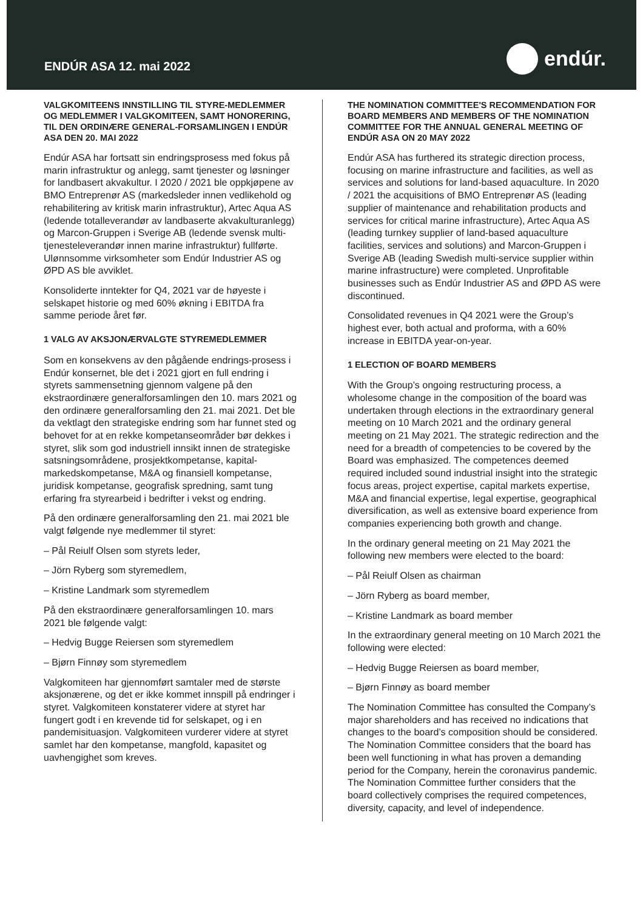ENDÚR ASA 12. mai 2022
endúr.
VALGKOMITEENS INNSTILLING TIL STYRE-MEDLEMMER OG MEDLEMMER I VALGKOMITEEN, SAMT HONORERING, TIL DEN ORDINÆRE GENERAL-FORSAMLINGEN I ENDÚR ASA DEN 20. MAI 2022
Endúr ASA har fortsatt sin endringsprosess med fokus på marin infrastruktur og anlegg, samt tjenester og løsninger for landbasert akvakultur. I 2020 / 2021 ble oppkjøpene av BMO Entreprenør AS (markedsleder innen vedlikehold og rehabilitering av kritisk marin infrastruktur), Artec Aqua AS (ledende totalleverandør av landbaserte akvakulturanlegg) og Marcon-Gruppen i Sverige AB (ledende svensk multi-tjenesteleverandør innen marine infrastruktur) fullførte. Ulønnsomme virksomheter som Endúr Industrier AS og ØPD AS ble avviklet.
Konsoliderte inntekter for Q4, 2021 var de høyeste i selskapet historie og med 60% økning i EBITDA fra samme periode året før.
1 VALG AV AKSJONÆRVALGTE STYREMEDLEMMER
Som en konsekvens av den pågående endrings-prosess i Endúr konsernet, ble det i 2021 gjort en full endring i styrets sammensetning gjennom valgene på den ekstraordinære generalforsamlingen den 10. mars 2021 og den ordinære generalforsamling den 21. mai 2021. Det ble da vektlagt den strategiske endring som har funnet sted og behovet for at en rekke kompetanseområder bør dekkes i styret, slik som god industriell innsikt innen de strategiske satsningsområdene, prosjektkompetanse, kapital-markedskompetanse, M&A og finansiell kompetanse, juridisk kompetanse, geografisk spredning, samt tung erfaring fra styrearbeid i bedrifter i vekst og endring.
På den ordinære generalforsamling den 21. mai 2021 ble valgt følgende nye medlemmer til styret:
– Pål Reiulf Olsen som styrets leder,
– Jörn Ryberg som styremedlem,
– Kristine Landmark som styremedlem
På den ekstraordinære generalforsamlingen 10. mars 2021 ble følgende valgt:
– Hedvig Bugge Reiersen som styremedlem
– Bjørn Finnøy som styremedlem
Valgkomiteen har gjennomført samtaler med de største aksjonærene, og det er ikke kommet innspill på endringer i styret. Valgkomiteen konstaterer videre at styret har fungert godt i en krevende tid for selskapet, og i en pandemisituasjon. Valgkomiteen vurderer videre at styret samlet har den kompetanse, mangfold, kapasitet og uavhengighet som kreves.
THE NOMINATION COMMITTEE'S RECOMMENDATION FOR BOARD MEMBERS AND MEMBERS OF THE NOMINATION COMMITTEE FOR THE ANNUAL GENERAL MEETING OF ENDÚR ASA ON 20 MAY 2022
Endúr ASA has furthered its strategic direction process, focusing on marine infrastructure and facilities, as well as services and solutions for land-based aquaculture. In 2020 / 2021 the acquisitions of BMO Entreprenør AS (leading supplier of maintenance and rehabilitation products and services for critical marine infrastructure), Artec Aqua AS (leading turnkey supplier of land-based aquaculture facilities, services and solutions) and Marcon-Gruppen i Sverige AB (leading Swedish multi-service supplier within marine infrastructure) were completed. Unprofitable businesses such as Endúr Industrier AS and ØPD AS were discontinued.
Consolidated revenues in Q4 2021 were the Group’s highest ever, both actual and proforma, with a 60% increase in EBITDA year-on-year.
1 ELECTION OF BOARD MEMBERS
With the Group’s ongoing restructuring process, a wholesome change in the composition of the board was undertaken through elections in the extraordinary general meeting on 10 March 2021 and the ordinary general meeting on 21 May 2021. The strategic redirection and the need for a breadth of competencies to be covered by the Board was emphasized. The competences deemed required included sound industrial insight into the strategic focus areas, project expertise, capital markets expertise, M&A and financial expertise, legal expertise, geographical diversification, as well as extensive board experience from companies experiencing both growth and change.
In the ordinary general meeting on 21 May 2021 the following new members were elected to the board:
– Pål Reiulf Olsen as chairman
– Jörn Ryberg as board member,
– Kristine Landmark as board member
In the extraordinary general meeting on 10 March 2021 the following were elected:
– Hedvig Bugge Reiersen as board member,
– Bjørn Finnøy as board member
The Nomination Committee has consulted the Company’s major shareholders and has received no indications that changes to the board’s composition should be considered. The Nomination Committee considers that the board has been well functioning in what has proven a demanding period for the Company, herein the coronavirus pandemic. The Nomination Committee further considers that the board collectively comprises the required competences, diversity, capacity, and level of independence.